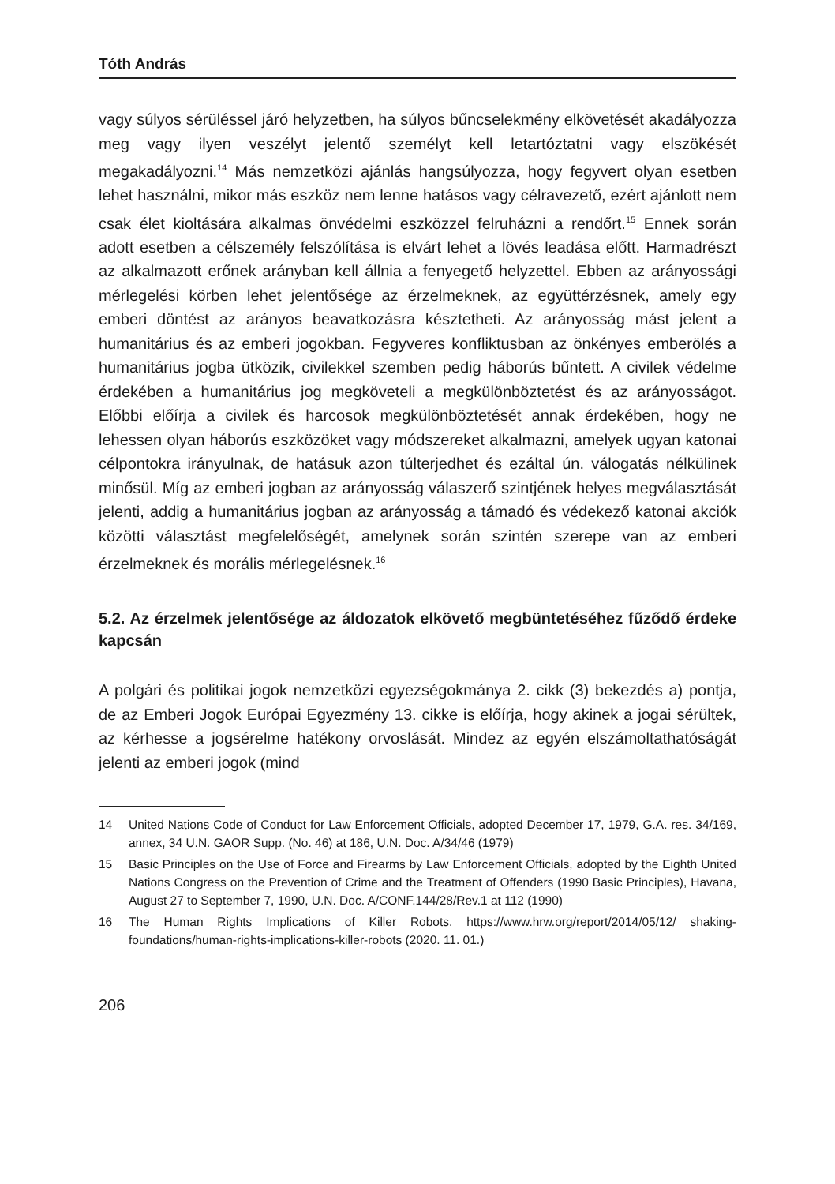Tóth András
vagy súlyos sérüléssel járó helyzetben, ha súlyos bűncselekmény elkövetését akadályozza meg vagy ilyen veszélyt jelentő személyt kell letartóztatni vagy elszökését megakadályozni.<sup>14</sup> Más nemzetközi ajánlás hangsúlyozza, hogy fegyvert olyan esetben lehet használni, mikor más eszköz nem lenne hatásos vagy célravezető, ezért ajánlott nem csak élet kioltására alkalmas önvédelmi eszközzel felruházni a rendőrt.<sup>15</sup> Ennek során adott esetben a célszemély felszólítása is elvárt lehet a lövés leadása előtt. Harmadrészt az alkalmazott erőnek arányban kell állnia a fenyegető helyzettel. Ebben az arányossági mérlegelési körben lehet jelentősége az érzelmeknek, az együttérzésnek, amely egy emberi döntést az arányos beavatkozásra késztetheti. Az arányosság mást jelent a humanitárius és az emberi jogokban. Fegyveres konfliktusban az önkényes emberölés a humanitárius jogba ütközik, civilekkel szemben pedig háborús bűntett. A civilek védelme érdekében a humanitárius jog megköveteli a megkülönböztetést és az arányosságot. Előbbi előírja a civilek és harcosok megkülönböztetését annak érdekében, hogy ne lehessen olyan háborús eszközöket vagy módszereket alkalmazni, amelyek ugyan katonai célpontokra irányulnak, de hatásuk azon túlterjedhet és ezáltal ún. válogatás nélkülinek minősül. Míg az emberi jogban az arányosság válaszerő szintjének helyes megválasztását jelenti, addig a humanitárius jogban az arányosság a támadó és védekező katonai akciók közötti választást megfelelőségét, amelynek során szintén szerepe van az emberi érzelmeknek és morális mérlegelésnek.<sup>16</sup>
5.2. Az érzelmek jelentősége az áldozatok elkövető megbüntetéséhez fűződő érdeke kapcsán
A polgári és politikai jogok nemzetközi egyezségokmánya 2. cikk (3) bekezdés a) pontja, de az Emberi Jogok Európai Egyezmény 13. cikke is előírja, hogy akinek a jogai sérültek, az kérhesse a jogsérelme hatékony orvoslását. Mindez az egyén elszámoltathatóságát jelenti az emberi jogok (mind
14 United Nations Code of Conduct for Law Enforcement Officials, adopted December 17, 1979, G.A. res. 34/169, annex, 34 U.N. GAOR Supp. (No. 46) at 186, U.N. Doc. A/34/46 (1979)
15 Basic Principles on the Use of Force and Firearms by Law Enforcement Officials, adopted by the Eighth United Nations Congress on the Prevention of Crime and the Treatment of Offenders (1990 Basic Principles), Havana, August 27 to September 7, 1990, U.N. Doc. A/CONF.144/28/Rev.1 at 112 (1990)
16 The Human Rights Implications of Killer Robots. https://www.hrw.org/report/2014/05/12/ shaking-foundations/human-rights-implications-killer-robots (2020. 11. 01.)
206